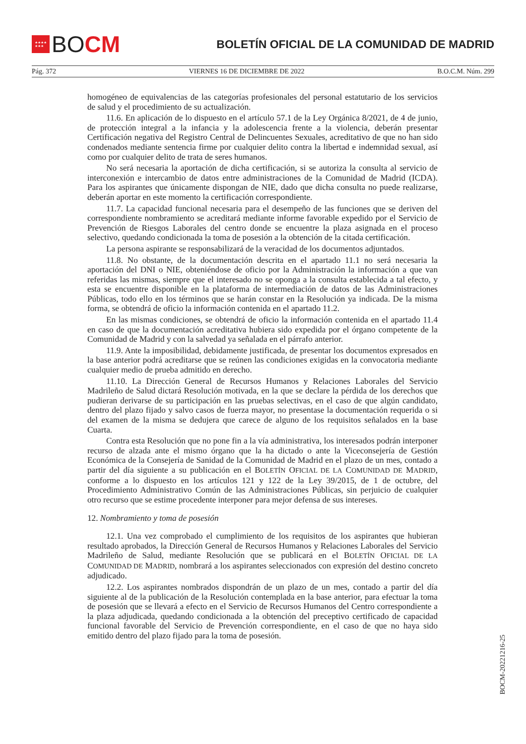★★★★
★★★
BO CM
BOLETÍN OFICIAL DE LA COMUNIDAD DE MADRID
Pág. 372 VIERNES 16 DE DICIEMBRE DE 2022 B.O.C.M. Núm. 299
homogéneo de equivalencias de las categorías profesionales del personal estatutario de los servicios de salud y el procedimiento de su actualización.
11.6. En aplicación de lo dispuesto en el artículo 57.1 de la Ley Orgánica 8/2021, de 4 de junio, de protección integral a la infancia y la adolescencia frente a la violencia, deberán presentar Certificación negativa del Registro Central de Delincuentes Sexuales, acreditativo de que no han sido condenados mediante sentencia firme por cualquier delito contra la libertad e indemnidad sexual, así como por cualquier delito de trata de seres humanos.
No será necesaria la aportación de dicha certificación, si se autoriza la consulta al servicio de interconexión e intercambio de datos entre administraciones de la Comunidad de Madrid (ICDA). Para los aspirantes que únicamente dispongan de NIE, dado que dicha consulta no puede realizarse, deberán aportar en este momento la certificación correspondiente.
11.7. La capacidad funcional necesaria para el desempeño de las funciones que se deriven del correspondiente nombramiento se acreditará mediante informe favorable expedido por el Servicio de Prevención de Riesgos Laborales del centro donde se encuentre la plaza asignada en el proceso selectivo, quedando condicionada la toma de posesión a la obtención de la citada certificación.
La persona aspirante se responsabilizará de la veracidad de los documentos adjuntados.
11.8. No obstante, de la documentación descrita en el apartado 11.1 no será necesaria la aportación del DNI o NIE, obteniéndose de oficio por la Administración la información a que van referidas las mismas, siempre que el interesado no se oponga a la consulta establecida a tal efecto, y esta se encuentre disponible en la plataforma de intermediación de datos de las Administraciones Públicas, todo ello en los términos que se harán constar en la Resolución ya indicada. De la misma forma, se obtendrá de oficio la información contenida en el apartado 11.2.
En las mismas condiciones, se obtendrá de oficio la información contenida en el apartado 11.4 en caso de que la documentación acreditativa hubiera sido expedida por el órgano competente de la Comunidad de Madrid y con la salvedad ya señalada en el párrafo anterior.
11.9. Ante la imposibilidad, debidamente justificada, de presentar los documentos expresados en la base anterior podrá acreditarse que se reúnen las condiciones exigidas en la convocatoria mediante cualquier medio de prueba admitido en derecho.
11.10. La Dirección General de Recursos Humanos y Relaciones Laborales del Servicio Madrileño de Salud dictará Resolución motivada, en la que se declare la pérdida de los derechos que pudieran derivarse de su participación en las pruebas selectivas, en el caso de que algún candidato, dentro del plazo fijado y salvo casos de fuerza mayor, no presentase la documentación requerida o si del examen de la misma se dedujera que carece de alguno de los requisitos señalados en la base Cuarta.
Contra esta Resolución que no pone fin a la vía administrativa, los interesados podrán interponer recurso de alzada ante el mismo órgano que la ha dictado o ante la Viceconsejería de Gestión Económica de la Consejería de Sanidad de la Comunidad de Madrid en el plazo de un mes, contado a partir del día siguiente a su publicación en el BOLETÍN OFICIAL DE LA COMUNIDAD DE MADRID, conforme a lo dispuesto en los artículos 121 y 122 de la Ley 39/2015, de 1 de octubre, del Procedimiento Administrativo Común de las Administraciones Públicas, sin perjuicio de cualquier otro recurso que se estime procedente interponer para mejor defensa de sus intereses.
12. Nombramiento y toma de posesión
12.1. Una vez comprobado el cumplimiento de los requisitos de los aspirantes que hubieran resultado aprobados, la Dirección General de Recursos Humanos y Relaciones Laborales del Servicio Madrileño de Salud, mediante Resolución que se publicará en el BOLETÍN OFICIAL DE LA COMUNIDAD DE MADRID, nombrará a los aspirantes seleccionados con expresión del destino concreto adjudicado.
12.2. Los aspirantes nombrados dispondrán de un plazo de un mes, contado a partir del día siguiente al de la publicación de la Resolución contemplada en la base anterior, para efectuar la toma de posesión que se llevará a efecto en el Servicio de Recursos Humanos del Centro correspondiente a la plaza adjudicada, quedando condicionada a la obtención del preceptivo certificado de capacidad funcional favorable del Servicio de Prevención correspondiente, en el caso de que no haya sido emitido dentro del plazo fijado para la toma de posesión.
BOCM-20221216-25